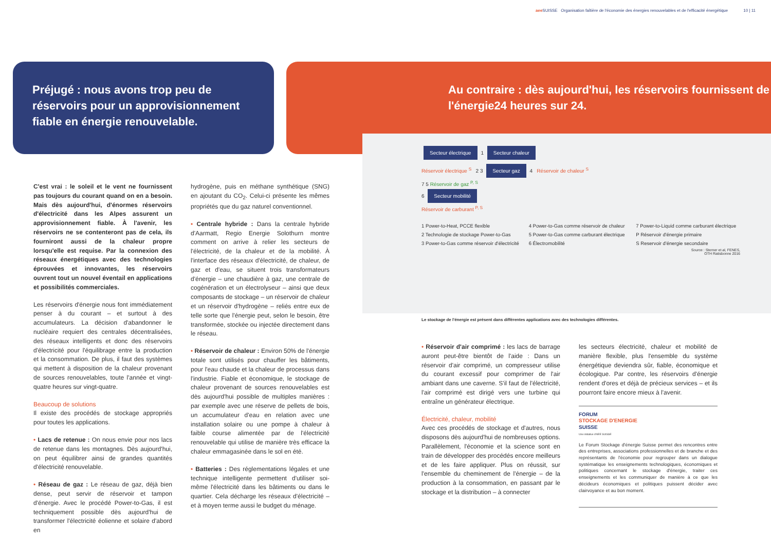aee SUISSE Organisation faîtière de l'économie des énergies renouvelables et de l'efficacité énergétique 10 | 11
Préjugé : nous avons trop peu de réservoirs pour un approvisionnement fiable en énergie renouvelable.
Au contraire : dès aujourd'hui, les réservoirs fournissent de l'énergie24 heures sur 24.
C'est vrai : le soleil et le vent ne fournissent pas toujours du courant quand on en a besoin. Mais dès aujourd'hui, d'énormes réservoirs d'électricité dans les Alpes assurent un approvisionnement fiable. À l'avenir, les réservoirs ne se contenteront pas de cela, ils fourniront aussi de la chaleur propre lorsqu'elle est requise. Par la connexion des réseaux énergétiques avec des technologies éprouvées et innovantes, les réservoirs ouvrent tout un nouvel éventail en applications et possibilités commerciales.
Les réservoirs d'énergie nous font immédiatement penser à du courant – et surtout à des accumulateurs. La décision d'abandonner le nucléaire requiert des centrales décentralisées, des réseaux intelligents et donc des réservoirs d'électricité pour l'équilibrage entre la production et la consommation. De plus, il faut des systèmes qui mettent à disposition de la chaleur provenant de sources renouvelables, toute l'année et vingt-quatre heures sur vingt-quatre.
Beaucoup de solutions
Il existe des procédés de stockage appropriés pour toutes les applications.
• Lacs de retenue : On nous envie pour nos lacs de retenue dans les montagnes. Dès aujourd'hui, on peut équilibrer ainsi de grandes quantités d'électricité renouvelable.
• Réseau de gaz : Le réseau de gaz, déjà bien dense, peut servir de réservoir et tampon d'énergie. Avec le procédé Power-to-Gas, il est techniquement possible dès aujourd'hui de transformer l'électricité éolienne et solaire d'abord en
hydrogène, puis en méthane synthétique (SNG) en ajoutant du CO<sub>2</sub>. Celui-ci présente les mêmes propriétés que du gaz naturel conventionnel.
• Centrale hybride : Dans la centrale hybride d'Aarmatt, Regio Energie Solothurn montre comment on arrive à relier les secteurs de l'électricité, de la chaleur et de la mobilité. À l'interface des réseaux d'électricité, de chaleur, de gaz et d'eau, se situent trois transformateurs d'énergie – une chaudière à gaz, une centrale de cogénération et un électrolyseur – ainsi que deux composants de stockage – un réservoir de chaleur et un réservoir d'hydrogène – reliés entre eux de telle sorte que l'énergie peut, selon le besoin, être transformée, stockée ou injectée directement dans le réseau.
• Réservoir de chaleur : Environ 50% de l'énergie totale sont utilisés pour chauffer les bâtiments, pour l'eau chaude et la chaleur de processus dans l'industrie. Fiable et économique, le stockage de chaleur provenant de sources renouvelables est dès aujourd'hui possible de multiples manières : par exemple avec une réserve de pellets de bois, un accumulateur d'eau en relation avec une installation solaire ou une pompe à chaleur à faible course alimentée par de l'électricité renouvelable qui utilise de manière très efficace la chaleur emmagasinée dans le sol en été.
• Batteries : Des réglementations légales et une technique intelligente permettent d'utiliser soi-même l'électricité dans les bâtiments ou dans le quartier. Cela décharge les réseaux d'électricité – et à moyen terme aussi le budget du ménage.
Secteur électrique 1 Secteur chaleur
Réservoir électrique <sup>S</sup> 2 3 Secteur gaz 4 Réservoir de chaleur <sup>S</sup>
7 5 Réservoir de gaz <sup>P, S</sup>
6 Secteur mobilité
Réservoir de carburant <sup>P, S</sup>
1 Power-to-Heat, PCCE flexible
4 Power-to-Gas comme réservoir de chaleur
7 Power-to-Liquid comme carburant électrique
2 Technologie de stockage Power-to-Gas
5 Power-to-Gas comme carburant électrique
P Réservoir d'énergie primaire
3 Power-to-Gas comme réservoir d'électricité
6 Électromobilité
S Reservoir d'énergie secondaire
Source : Sterner et al, FENES,
OTH Ratisbonne 2016
Le stockage de l'énergie est présent dans différentes applications avec des technologies différentes.
• Réservoir d'air comprimé : les lacs de barrage auront peut-être bientôt de l'aide : Dans un réservoir d'air comprimé, un compresseur utilise du courant excessif pour comprimer de l'air ambiant dans une caverne. S'il faut de l'électricité, l'air comprimé est dirigé vers une turbine qui entraîne un générateur électrique.
Électricité, chaleur, mobilité
Avec ces procédés de stockage et d'autres, nous disposons dès aujourd'hui de nombreuses options. Parallèlement, l'économie et la science sont en train de développer des procédés encore meilleurs et de les faire appliquer. Plus on réussit, sur l'ensemble du cheminement de l'énergie – de la production à la consommation, en passant par le stockage et la distribution – à connecter
les secteurs électricité, chaleur et mobilité de manière flexible, plus l'ensemble du système énergétique deviendra sûr, fiable, économique et écologique. Par contre, les réservoirs d'énergie rendent d'ores et déjà de précieux services – et ils pourront faire encore mieux à l'avenir.
FORUM
STOCKAGE D'ENERGIE
SUISSE
Une initiative d'AEE SUISSE
Le Forum Stockage d'énergie Suisse permet des rencontres entre des entreprises, associations professionnelles et de branche et des représentants de l'économie pour regrouper dans un dialogue systématique les enseignements technologiques, économiques et politiques concernant le stockage d'énergie, traiter ces enseignements et les communiquer de manière à ce que les décideurs économiques et politiques puissent décider avec clairvoyance et au bon moment.